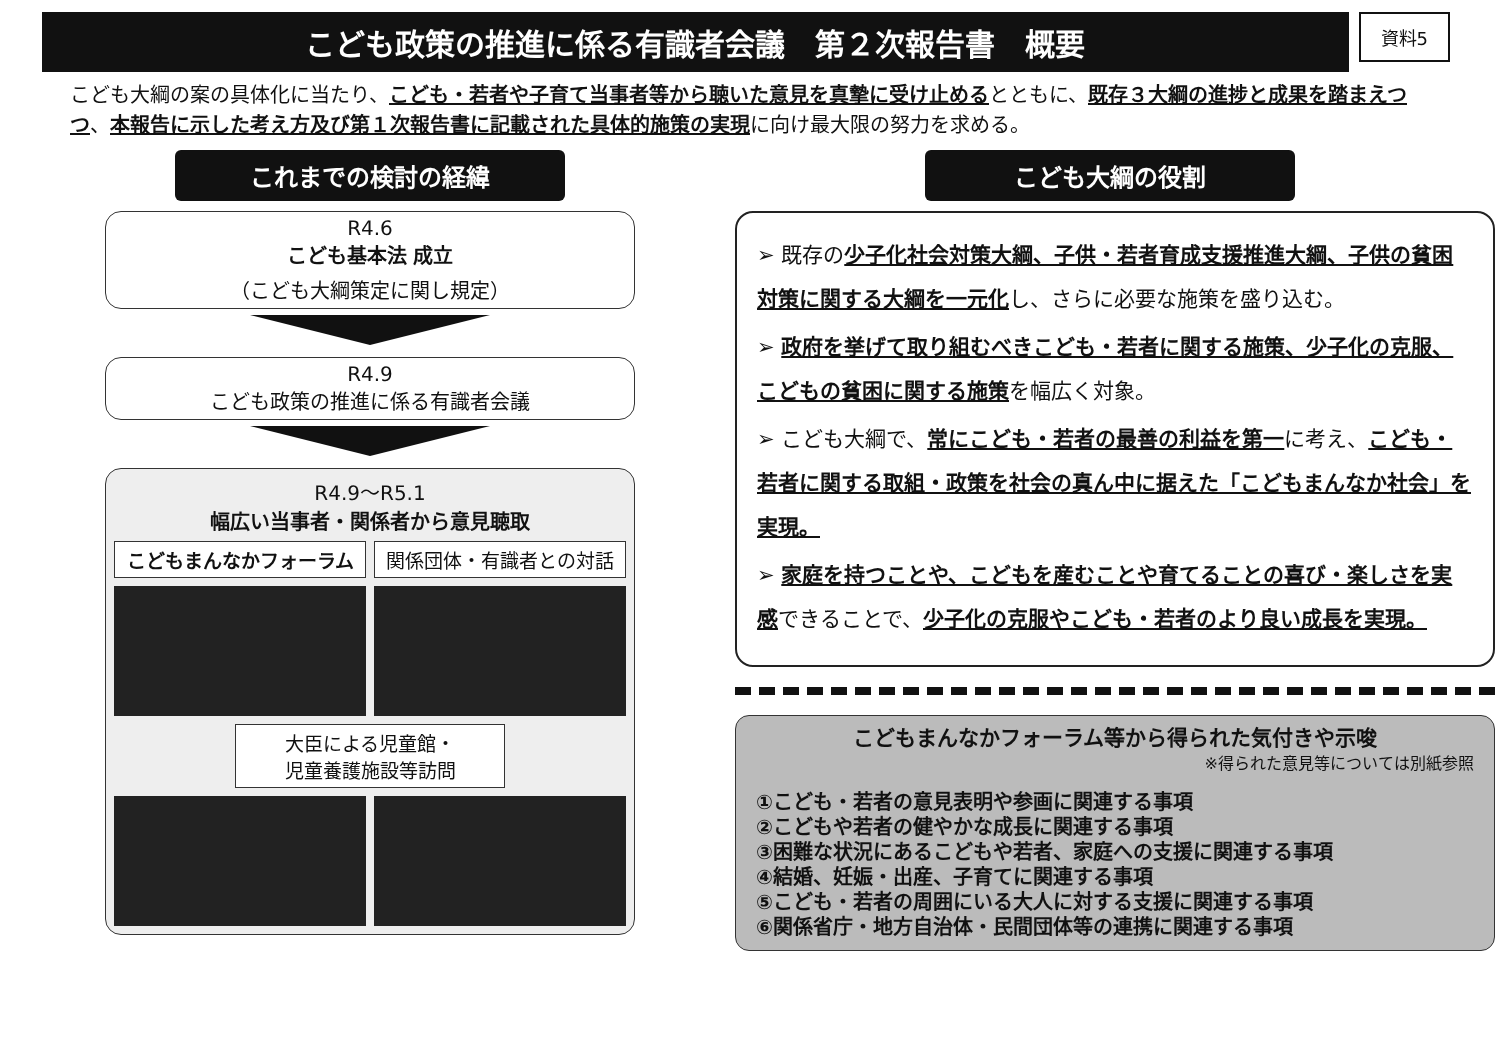こども政策の推進に係る有識者会議　第２次報告書　概要
資料5
こども大綱の案の具体化に当たり、こども・若者や子育て当事者等から聴いた意見を真摯に受け止めるとともに、既存３大綱の進捗と成果を踏まえつつ、本報告に示した考え方及び第１次報告書に記載された具体的施策の実現に向け最大限の努力を求める。
これまでの検討の経緯
R4.6
こども基本法 成立
（こども大綱策定に関し規定）
R4.9
こども政策の推進に係る有識者会議
R4.9～R5.1
幅広い当事者・関係者から意見聴取
こどもまんなかフォーラム
関係団体・有識者との対話
大臣による児童館・
児童養護施設等訪問
こども大綱の役割
➢ 既存の少子化社会対策大綱、子供・若者育成支援推進大綱、子供の貧困対策に関する大綱を一元化し、さらに必要な施策を盛り込む。
➢ 政府を挙げて取り組むべきこども・若者に関する施策、少子化の克服、こどもの貧困に関する施策を幅広く対象。
➢ こども大綱で、常にこども・若者の最善の利益を第一に考え、こども・若者に関する取組・政策を社会の真ん中に据えた「こどもまんなか社会」を実現。
➢ 家庭を持つことや、こどもを産むことや育てることの喜び・楽しさを実感できることで、少子化の克服やこども・若者のより良い成長を実現。
こどもまんなかフォーラム等から得られた気付きや示唆
※得られた意見等については別紙参照
①こども・若者の意見表明や参画に関連する事項
②こどもや若者の健やかな成長に関連する事項
③困難な状況にあるこどもや若者、家庭への支援に関連する事項
④結婚、妊娠・出産、子育てに関連する事項
⑤こども・若者の周囲にいる大人に対する支援に関連する事項
⑥関係省庁・地方自治体・民間団体等の連携に関連する事項